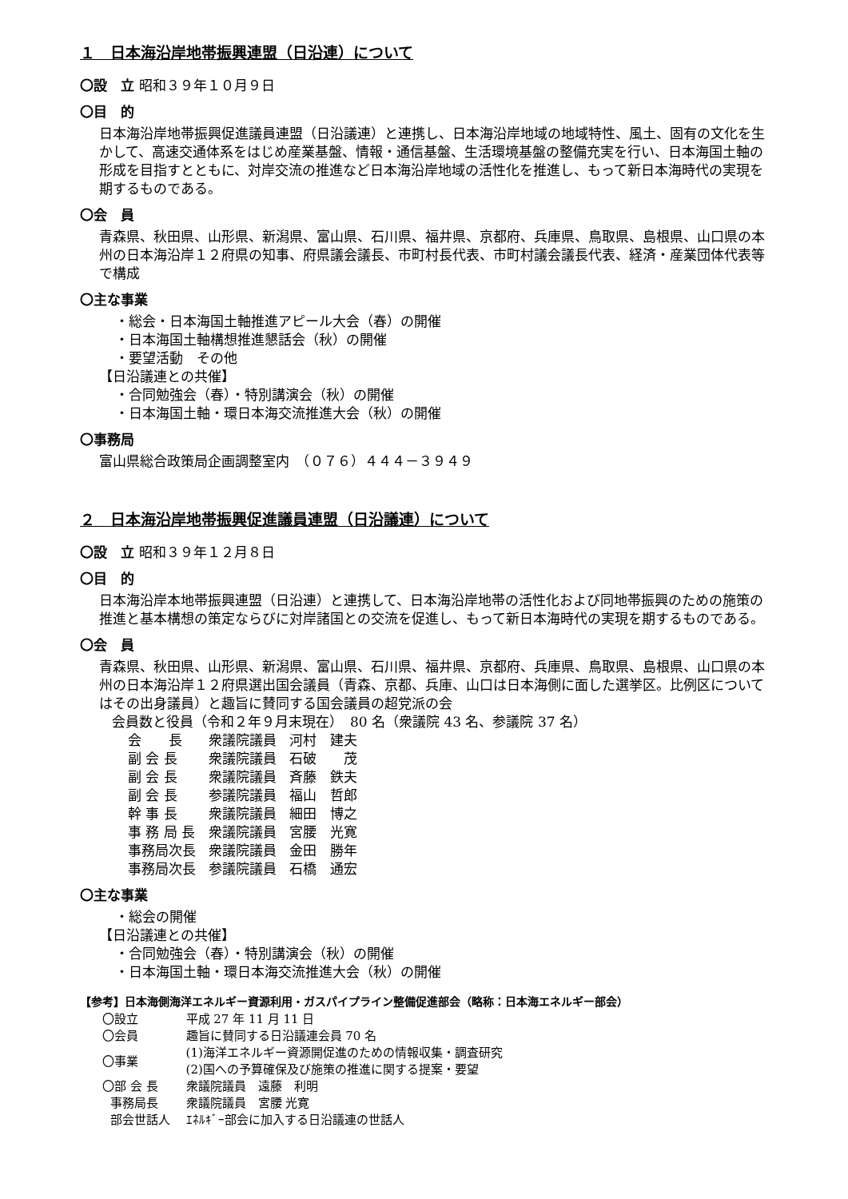１　日本海沿岸地帯振興連盟（日沿連）について
〇設　立 昭和３９年１０月９日
〇目　的
日本海沿岸地帯振興促進議員連盟（日沿議連）と連携し、日本海沿岸地域の地域特性、風土、固有の文化を生かして、高速交通体系をはじめ産業基盤、情報・通信基盤、生活環境基盤の整備充実を行い、日本海国土軸の形成を目指すとともに、対岸交流の推進など日本海沿岸地域の活性化を推進し、もって新日本海時代の実現を期するものである。
〇会　員
青森県、秋田県、山形県、新潟県、富山県、石川県、福井県、京都府、兵庫県、鳥取県、島根県、山口県の本州の日本海沿岸１２府県の知事、府県議会議長、市町村長代表、市町村議会議長代表、経済・産業団体代表等で構成
〇主な事業
・総会・日本海国土軸推進アピール大会（春）の開催
・日本海国土軸構想推進懇話会（秋）の開催
・要望活動　その他
【日沿議連との共催】
・合同勉強会（春）・特別講演会（秋）の開催
・日本海国土軸・環日本海交流推進大会（秋）の開催
〇事務局
富山県総合政策局企画調整室内　（０７６）４４４－３９４９
２　日本海沿岸地帯振興促進議員連盟（日沿議連）について
〇設　立 昭和３９年１２月８日
〇目　的
日本海沿岸本地帯振興連盟（日沿連）と連携して、日本海沿岸地帯の活性化および同地帯振興のための施策の推進と基本構想の策定ならびに対岸諸国との交流を促進し、もって新日本海時代の実現を期するものである。
〇会　員
青森県、秋田県、山形県、新潟県、富山県、石川県、福井県、京都府、兵庫県、鳥取県、島根県、山口県の本州の日本海沿岸１２府県選出国会議員（青森、京都、兵庫、山口は日本海側に面した選挙区。比例区についてはその出身議員）と趣旨に賛同する国会議員の超党派の会
会員数と役員（令和２年９月末現在）　80 名（衆議院 43 名、参議院 37 名）
| 会 長 | 衆議院議員 | 河村 建夫 |
| 副 会 長 | 衆議院議員 | 石破 茂 |
| 副 会 長 | 衆議院議員 | 斉藤 鉄夫 |
| 副 会 長 | 参議院議員 | 福山 哲郎 |
| 幹 事 長 | 衆議院議員 | 細田 博之 |
| 事 務 局 長 | 衆議院議員 | 宮腰 光寛 |
| 事務局次長 | 衆議院議員 | 金田 勝年 |
| 事務局次長 | 参議院議員 | 石橋 通宏 |
〇主な事業
・総会の開催
【日沿議連との共催】
・合同勉強会（春）・特別講演会（秋）の開催
・日本海国土軸・環日本海交流推進大会（秋）の開催
【参考】日本海側海洋エネルギー資源利用・ガスパイプライン整備促進部会（略称：日本海エネルギー部会）
| 〇設立 | 平成 27 年 11 月 11 日 |
| 〇会員 | 趣旨に賛同する日沿議連会員 70 名 |
| 〇事業 | (1)海洋エネルギー資源開促進のための情報収集・調査研究 (2)国への予算確保及び施策の推進に関する提案・要望 |
| 〇部 会 長 | 衆議院議員 遠藤 利明 |
| 事務局長 | 衆議院議員 宮腰 光寛 |
| 部会世話人 | ｴﾈﾙｷﾞｰ部会に加入する日沿議連の世話人 |